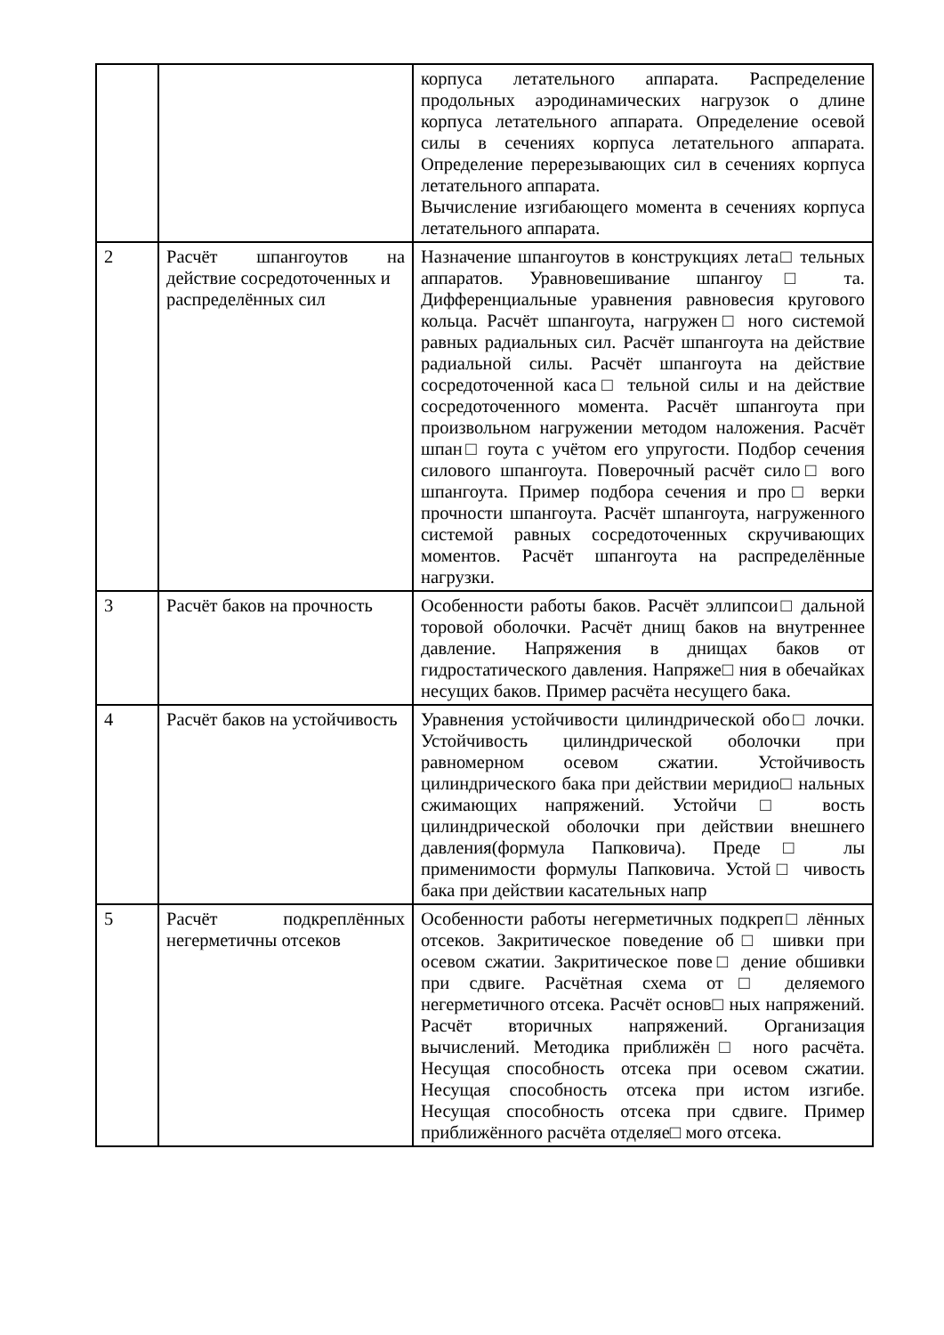| | | корпуса летательного аппарата. Распределение продольных аэродинамических нагрузок о длине корпуса летательного аппарата. Определение осевой силы в сечениях корпуса летательного аппарата. Определение перерезывающих сил в сечениях корпуса летательного аппарата. Вычисление изгибающего момента в сечениях корпуса летательного аппарата. |
| 2 | Расчёт шпангоутов на действие сосредоточенных и распределённых сил | Назначение шпангоутов в конструкциях лета□ тельных аппаратов. Уравновешивание шпангоу□ та. Дифференциальные уравнения равновесия кругового кольца. Расчёт шпангоута, нагружен□ ного системой равных радиальных сил. Расчёт шпангоута на действие радиальной силы. Расчёт шпангоута на действие сосредоточенной каса□ тельной силы и на действие сосредоточенного момента. Расчёт шпангоута при произвольном нагружении методом наложения. Расчёт шпан□ гоута с учётом его упругости. Подбор сечения силового шпангоута. Поверочный расчёт сило□ вого шпангоута. Пример подбора сечения и про□ верки прочности шпангоута. Расчёт шпангоута, нагруженного системой равных сосредоточенных скручивающих моментов. Расчёт шпангоута на распределённые нагрузки. |
| 3 | Расчёт баков на прочность | Особенности работы баков. Расчёт эллипсои□ дальной торовой оболочки. Расчёт днищ баков на внутреннее давление. Напряжения в днищах баков от гидростатического давления. Напряже□ ния в обечайках несущих баков. Пример расчёта несущего бака. |
| 4 | Расчёт баков на устойчивость | Уравнения устойчивости цилиндрической обо□ лочки. Устойчивость цилиндрической оболочки при равномерном осевом сжатии. Устойчивость цилиндрического бака при действии меридио□ нальных сжимающих напряжений. Устойчи□ вость цилиндрической оболочки при действии внешнего давления(формула Папковича). Преде□ лы применимости формулы Папковича. Устой□ чивость бака при действии касательных напр |
| 5 | Расчёт подкреплённых негерметичны отсеков | Особенности работы негерметичных подкреп□ лённых отсеков. Закритическое поведение об□ шивки при осевом сжатии. Закритическое пове□ дение обшивки при сдвиге. Расчётная схема от□ деляемого негерметичного отсека. Расчёт основ□ ных напряжений. Расчёт вторичных напряжений. Организация вычислений. Методика приближён□ ного расчёта. Несущая способность отсека при осевом сжатии. Несущая способность отсека при истом изгибе. Несущая способность отсека при сдвиге. Пример приближённого расчёта отделяе□ мого отсека. |